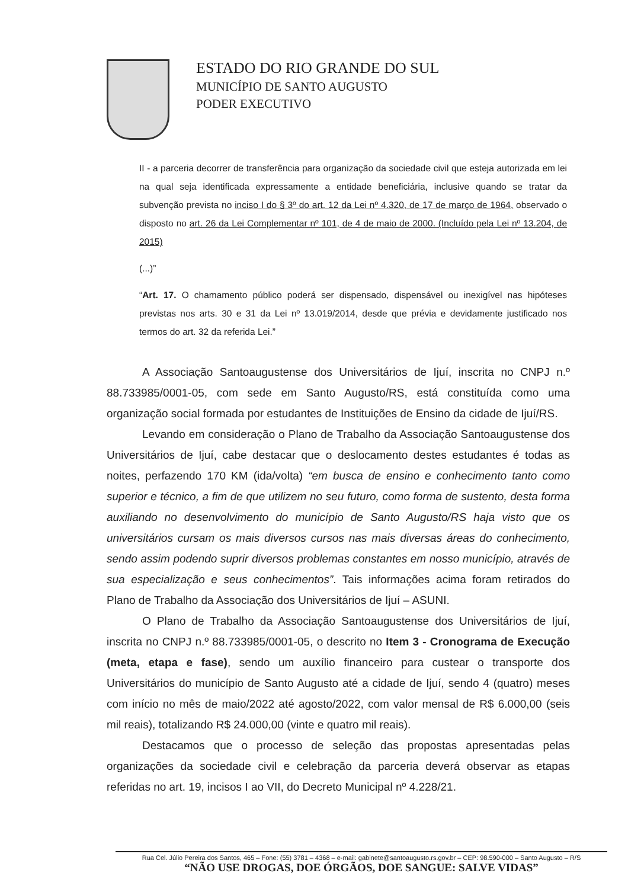ESTADO DO RIO GRANDE DO SUL
MUNICÍPIO DE SANTO AUGUSTO
PODER EXECUTIVO
II - a parceria decorrer de transferência para organização da sociedade civil que esteja autorizada em lei na qual seja identificada expressamente a entidade beneficiária, inclusive quando se tratar da subvenção prevista no inciso I do § 3º do art. 12 da Lei nº 4.320, de 17 de março de 1964, observado o disposto no art. 26 da Lei Complementar nº 101, de 4 de maio de 2000. (Incluído pela Lei nº 13.204, de 2015)
(...)”
“Art. 17. O chamamento público poderá ser dispensado, dispensável ou inexigível nas hipóteses previstas nos arts. 30 e 31 da Lei nº 13.019/2014, desde que prévia e devidamente justificado nos termos do art. 32 da referida Lei.”
A Associação Santoaugustense dos Universitários de Ijuí, inscrita no CNPJ n.º 88.733985/0001-05, com sede em Santo Augusto/RS, está constituída como uma organização social formada por estudantes de Instituições de Ensino da cidade de Ijuí/RS.
Levando em consideração o Plano de Trabalho da Associação Santoaugustense dos Universitários de Ijuí, cabe destacar que o deslocamento destes estudantes é todas as noites, perfazendo 170 KM (ida/volta) “em busca de ensino e conhecimento tanto como superior e técnico, a fim de que utilizem no seu futuro, como forma de sustento, desta forma auxiliando no desenvolvimento do município de Santo Augusto/RS haja visto que os universitários cursam os mais diversos cursos nas mais diversas áreas do conhecimento, sendo assim podendo suprir diversos problemas constantes em nosso município, através de sua especialização e seus conhecimentos”. Tais informações acima foram retirados do Plano de Trabalho da Associação dos Universitários de Ijuí – ASUNI.
O Plano de Trabalho da Associação Santoaugustense dos Universitários de Ijuí, inscrita no CNPJ n.º 88.733985/0001-05, o descrito no Item 3 - Cronograma de Execução (meta, etapa e fase), sendo um auxílio financeiro para custear o transporte dos Universitários do município de Santo Augusto até a cidade de Ijuí, sendo 4 (quatro) meses com início no mês de maio/2022 até agosto/2022, com valor mensal de R$ 6.000,00 (seis mil reais), totalizando R$ 24.000,00 (vinte e quatro mil reais).
Destacamos que o processo de seleção das propostas apresentadas pelas organizações da sociedade civil e celebração da parceria deverá observar as etapas referidas no art. 19, incisos I ao VII, do Decreto Municipal nº 4.228/21.
Rua Cel. Júlio Pereira dos Santos, 465 – Fone: (55) 3781 – 4368 – e-mail: gabinete@santoaugusto.rs.gov.br – CEP: 98.590-000 – Santo Augusto – R/S
“NÃO USE DROGAS, DOE ÓRGÃOS, DOE SANGUE: SALVE VIDAS”